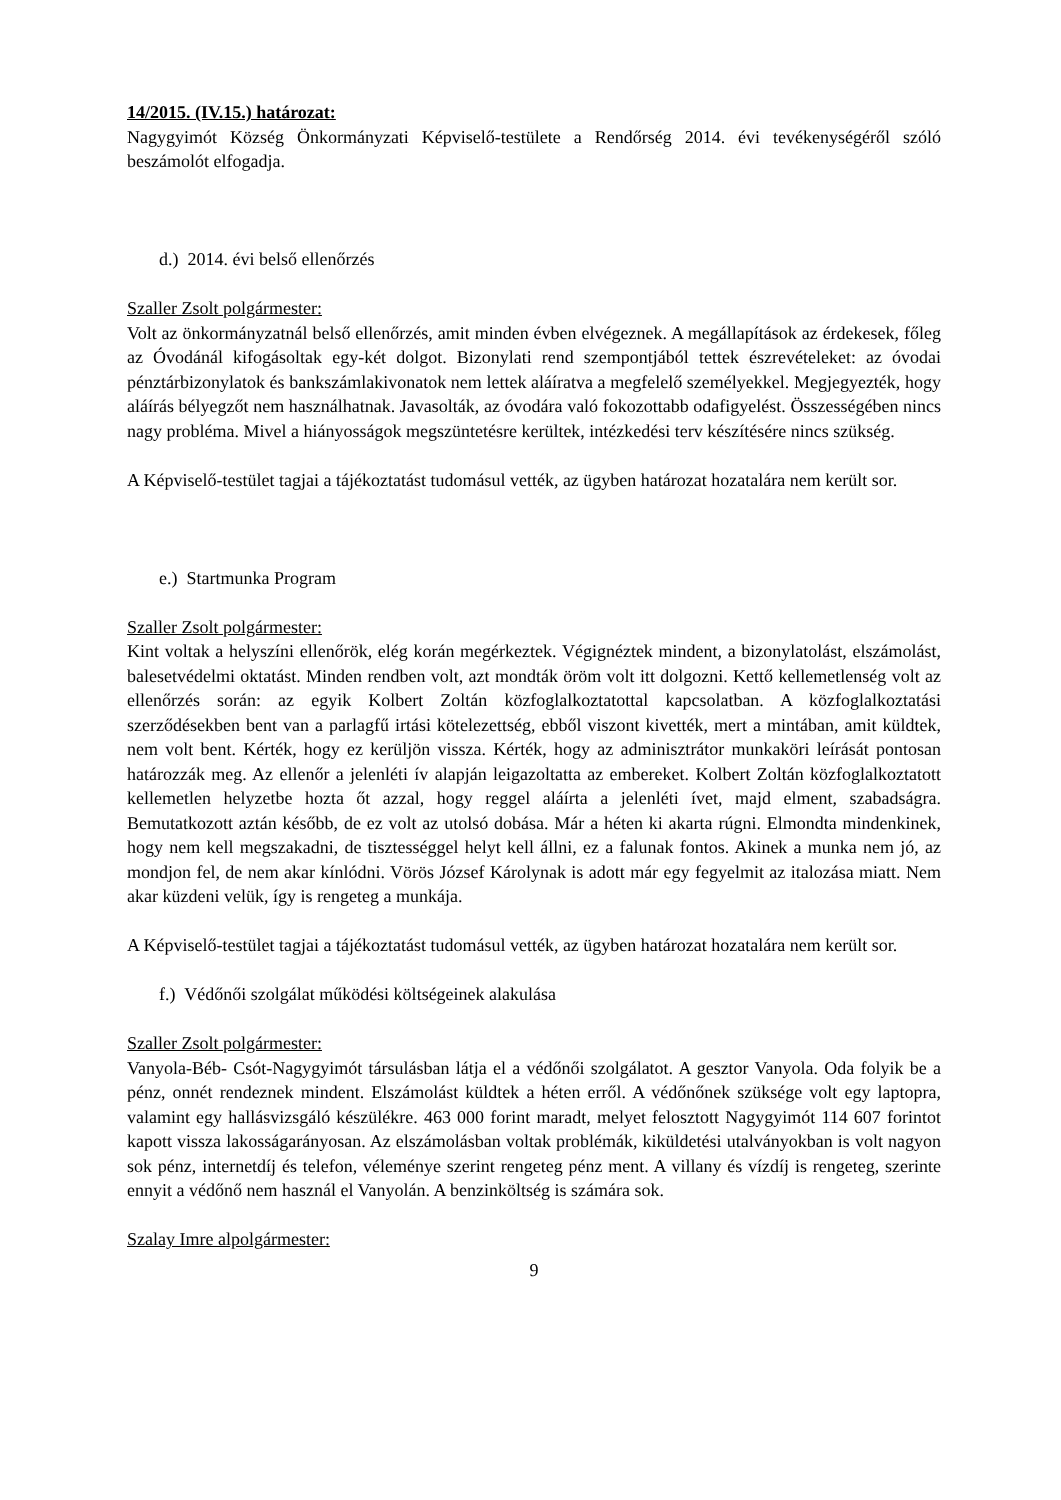14/2015. (IV.15.) határozat:
Nagygyimót Község Önkormányzati Képviselő-testülete a Rendőrség 2014. évi tevékenységéről szóló beszámolót elfogadja.
d.) 2014. évi belső ellenőrzés
Szaller Zsolt polgármester:
Volt az önkormányzatnál belső ellenőrzés, amit minden évben elvégeznek. A megállapítások az érdekesek, főleg az Óvodánál kifogásoltak egy-két dolgot. Bizonylati rend szempontjából tettek észrevételeket: az óvodai pénztárbizonylatok és bankszámlakivonatok nem lettek aláíratva a megfelelő személyekkel. Megjegyezték, hogy aláírás bélyegzőt nem használhatnak. Javasolták, az óvodára való fokozottabb odafigyelést. Összességében nincs nagy probléma. Mivel a hiányosságok megszüntetésre kerültek, intézkedési terv készítésére nincs szükség.
A Képviselő-testület tagjai a tájékoztatást tudomásul vették, az ügyben határozat hozatalára nem került sor.
e.) Startmunka Program
Szaller Zsolt polgármester:
Kint voltak a helyszíni ellenőrök, elég korán megérkeztek. Végignéztek mindent, a bizonylatolást, elszámolást, balesetvédelmi oktatást. Minden rendben volt, azt mondták öröm volt itt dolgozni. Kettő kellemetlenség volt az ellenőrzés során: az egyik Kolbert Zoltán közfoglalkoztatottal kapcsolatban. A közfoglalkoztatási szerződésekben bent van a parlagfű irtási kötelezettség, ebből viszont kivették, mert a mintában, amit küldtek, nem volt bent. Kérték, hogy ez kerüljön vissza. Kérték, hogy az adminisztrátor munkaköri leírását pontosan határozzák meg. Az ellenőr a jelenléti ív alapján leigazoltatta az embereket. Kolbert Zoltán közfoglalkoztatott kellemetlen helyzetbe hozta őt azzal, hogy reggel aláírta a jelenléti ívet, majd elment, szabadságra. Bemutatkozott aztán később, de ez volt az utolsó dobása. Már a héten ki akarta rúgni. Elmondta mindenkinek, hogy nem kell megszakadni, de tisztességgel helyt kell állni, ez a falunak fontos. Akinek a munka nem jó, az mondjon fel, de nem akar kínlódni. Vörös József Károlynak is adott már egy fegyelmit az italozása miatt. Nem akar küzdeni velük, így is rengeteg a munkája.
A Képviselő-testület tagjai a tájékoztatást tudomásul vették, az ügyben határozat hozatalára nem került sor.
f.) Védőnői szolgálat működési költségeinek alakulása
Szaller Zsolt polgármester:
Vanyola-Béb- Csót-Nagygyimót társulásban látja el a védőnői szolgálatot. A gesztor Vanyola. Oda folyik be a pénz, onnét rendeznek mindent. Elszámolást küldtek a héten erről. A védőnőnek szüksége volt egy laptopra, valamint egy hallásvizsgáló készülékre. 463 000 forint maradt, melyet felosztott Nagygyimót 114 607 forintot kapott vissza lakosságarányosan. Az elszámolásban voltak problémák, kiküldetési utalványokban is volt nagyon sok pénz, internetdíj és telefon, véleménye szerint rengeteg pénz ment. A villany és vízdíj is rengeteg, szerinte ennyit a védőnő nem használ el Vanyolán. A benzinköltség is számára sok.
Szalay Imre alpolgármester:
9